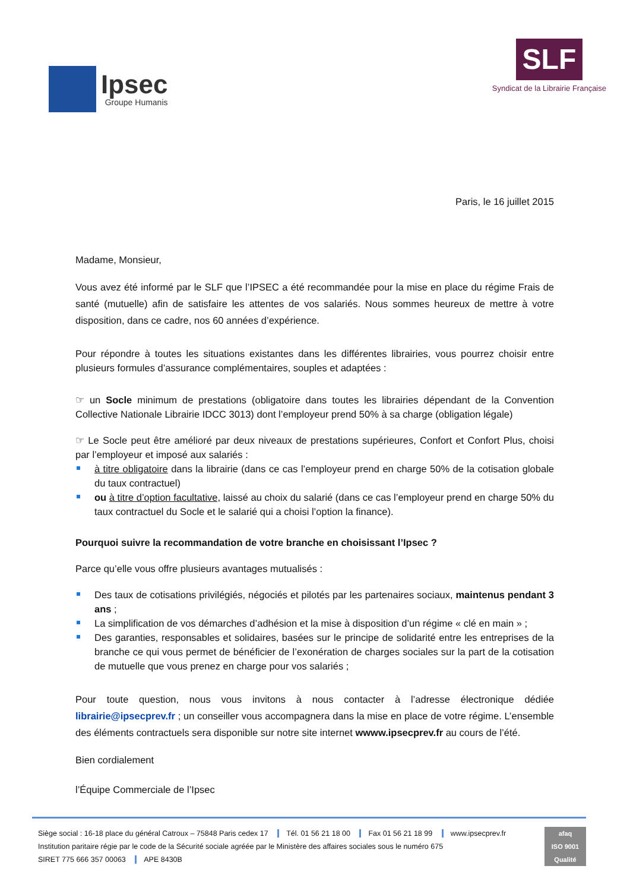Ipsec
Groupe Humanis
SLF
Syndicat de la Librairie Française
Paris, le 16 juillet 2015
Madame, Monsieur,
Vous avez été informé par le SLF que l’IPSEC a été recommandée pour la mise en place du régime Frais de santé (mutuelle) afin de satisfaire les attentes de vos salariés. Nous sommes heureux de mettre à votre disposition, dans ce cadre, nos 60 années d’expérience.
Pour répondre à toutes les situations existantes dans les différentes librairies, vous pourrez choisir entre plusieurs formules d’assurance complémentaires, souples et adaptées :
☞ un Socle minimum de prestations (obligatoire dans toutes les librairies dépendant de la Convention Collective Nationale Librairie IDCC 3013) dont l’employeur prend 50% à sa charge (obligation légale)
☞ Le Socle peut être amélioré par deux niveaux de prestations supérieures, Confort et Confort Plus, choisi par l’employeur et imposé aux salariés :
à titre obligatoire dans la librairie (dans ce cas l’employeur prend en charge 50% de la cotisation globale du taux contractuel)
ou à titre d’option facultative, laissé au choix du salarié (dans ce cas l’employeur prend en charge 50% du taux contractuel du Socle et le salarié qui a choisi l’option la finance).
Pourquoi suivre la recommandation de votre branche en choisissant l’Ipsec ?
Parce qu’elle vous offre plusieurs avantages mutualisés :
Des taux de cotisations privilégiés, négociés et pilotés par les partenaires sociaux, maintenus pendant 3 ans ;
La simplification de vos démarches d’adhésion et la mise à disposition d’un régime « clé en main » ;
Des garanties, responsables et solidaires, basées sur le principe de solidarité entre les entreprises de la branche ce qui vous permet de bénéficier de l’exonération de charges sociales sur la part de la cotisation de mutuelle que vous prenez en charge pour vos salariés ;
Pour toute question, nous vous invitons à nous contacter à l’adresse électronique dédiée librairie@ipsecprev.fr ; un conseiller vous accompagnera dans la mise en place de votre régime. L’ensemble des éléments contractuels sera disponible sur notre site internet wwww.ipsecprev.fr au cours de l’été.
Bien cordialement
l’Équipe Commerciale de l’Ipsec
Siège social : 16-18 place du général Catroux – 75848 Paris cedex 17 Tél. 01 56 21 18 00 Fax 01 56 21 18 99 www.ipsecprev.fr
Institution paritaire régie par le code de la Sécurité sociale agréée par le Ministère des affaires sociales sous le numéro 675
SIRET 775 666 357 00063 APE 8430B
afaq
ISO 9001
Qualité